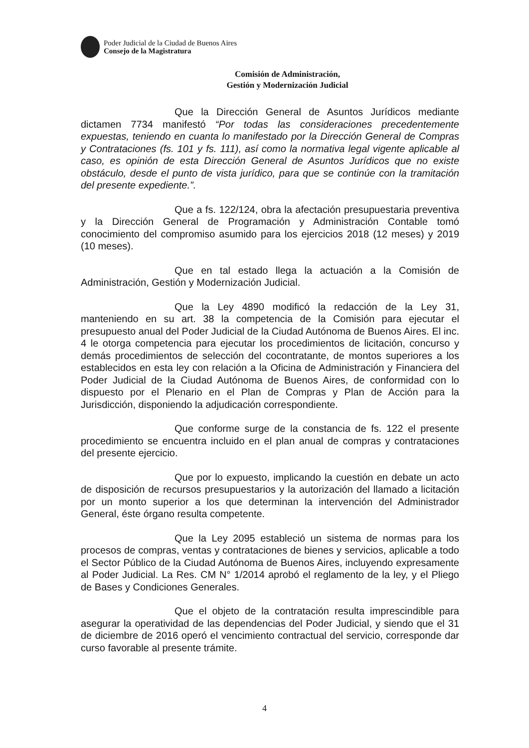Poder Judicial de la Ciudad de Buenos Aires
Consejo de la Magistratura
Comisión de Administración,
Gestión y Modernización Judicial
Que la Dirección General de Asuntos Jurídicos mediante dictamen 7734 manifestó “Por todas las consideraciones precedentemente expuestas, teniendo en cuanta lo manifestado por la Dirección General de Compras y Contrataciones (fs. 101 y fs. 111), así como la normativa legal vigente aplicable al caso, es opinión de esta Dirección General de Asuntos Jurídicos que no existe obstáculo, desde el punto de vista jurídico, para que se continúe con la tramitación del presente expediente.”.
Que a fs. 122/124, obra la afectación presupuestaria preventiva y la Dirección General de Programación y Administración Contable tomó conocimiento del compromiso asumido para los ejercicios 2018 (12 meses) y 2019 (10 meses).
Que en tal estado llega la actuación a la Comisión de Administración, Gestión y Modernización Judicial.
Que la Ley 4890 modificó la redacción de la Ley 31, manteniendo en su art. 38 la competencia de la Comisión para ejecutar el presupuesto anual del Poder Judicial de la Ciudad Autónoma de Buenos Aires. El inc. 4 le otorga competencia para ejecutar los procedimientos de licitación, concurso y demás procedimientos de selección del cocontratante, de montos superiores a los establecidos en esta ley con relación a la Oficina de Administración y Financiera del Poder Judicial de la Ciudad Autónoma de Buenos Aires, de conformidad con lo dispuesto por el Plenario en el Plan de Compras y Plan de Acción para la Jurisdicción, disponiendo la adjudicación correspondiente.
Que conforme surge de la constancia de fs. 122 el presente procedimiento se encuentra incluido en el plan anual de compras y contrataciones del presente ejercicio.
Que por lo expuesto, implicando la cuestión en debate un acto de disposición de recursos presupuestarios y la autorización del llamado a licitación por un monto superior a los que determinan la intervención del Administrador General, éste órgano resulta competente.
Que la Ley 2095 estableció un sistema de normas para los procesos de compras, ventas y contrataciones de bienes y servicios, aplicable a todo el Sector Público de la Ciudad Autónoma de Buenos Aires, incluyendo expresamente al Poder Judicial. La Res. CM N° 1/2014 aprobó el reglamento de la ley, y el Pliego de Bases y Condiciones Generales.
Que el objeto de la contratación resulta imprescindible para asegurar la operatividad de las dependencias del Poder Judicial, y siendo que el 31 de diciembre de 2016 operó el vencimiento contractual del servicio, corresponde dar curso favorable al presente trámite.
4